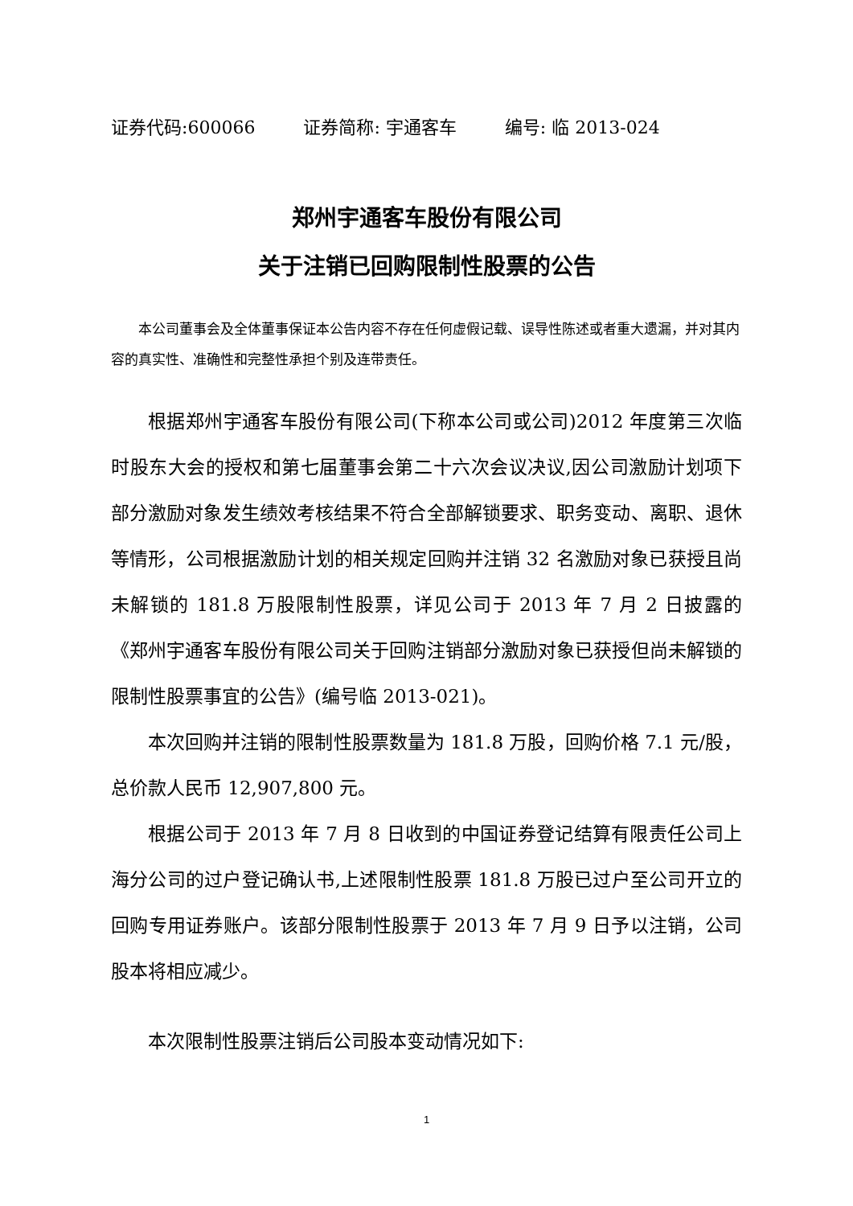证券代码:600066 证券简称: 宇通客车 编号: 临 2013-024
郑州宇通客车股份有限公司
关于注销已回购限制性股票的公告
本公司董事会及全体董事保证本公告内容不存在任何虚假记载、误导性陈述或者重大遗漏，并对其内容的真实性、准确性和完整性承担个别及连带责任。
根据郑州宇通客车股份有限公司(下称本公司或公司)2012 年度第三次临时股东大会的授权和第七届董事会第二十六次会议决议,因公司激励计划项下部分激励对象发生绩效考核结果不符合全部解锁要求、职务变动、离职、退休等情形，公司根据激励计划的相关规定回购并注销 32 名激励对象已获授且尚未解锁的 181.8 万股限制性股票，详见公司于 2013 年 7 月 2 日披露的《郑州宇通客车股份有限公司关于回购注销部分激励对象已获授但尚未解锁的限制性股票事宜的公告》(编号临 2013-021)。
本次回购并注销的限制性股票数量为 181.8 万股，回购价格 7.1 元/股，总价款人民币 12,907,800 元。
根据公司于 2013 年 7 月 8 日收到的中国证券登记结算有限责任公司上海分公司的过户登记确认书,上述限制性股票 181.8 万股已过户至公司开立的回购专用证券账户。该部分限制性股票于 2013 年 7 月 9 日予以注销，公司股本将相应减少。
本次限制性股票注销后公司股本变动情况如下:
1